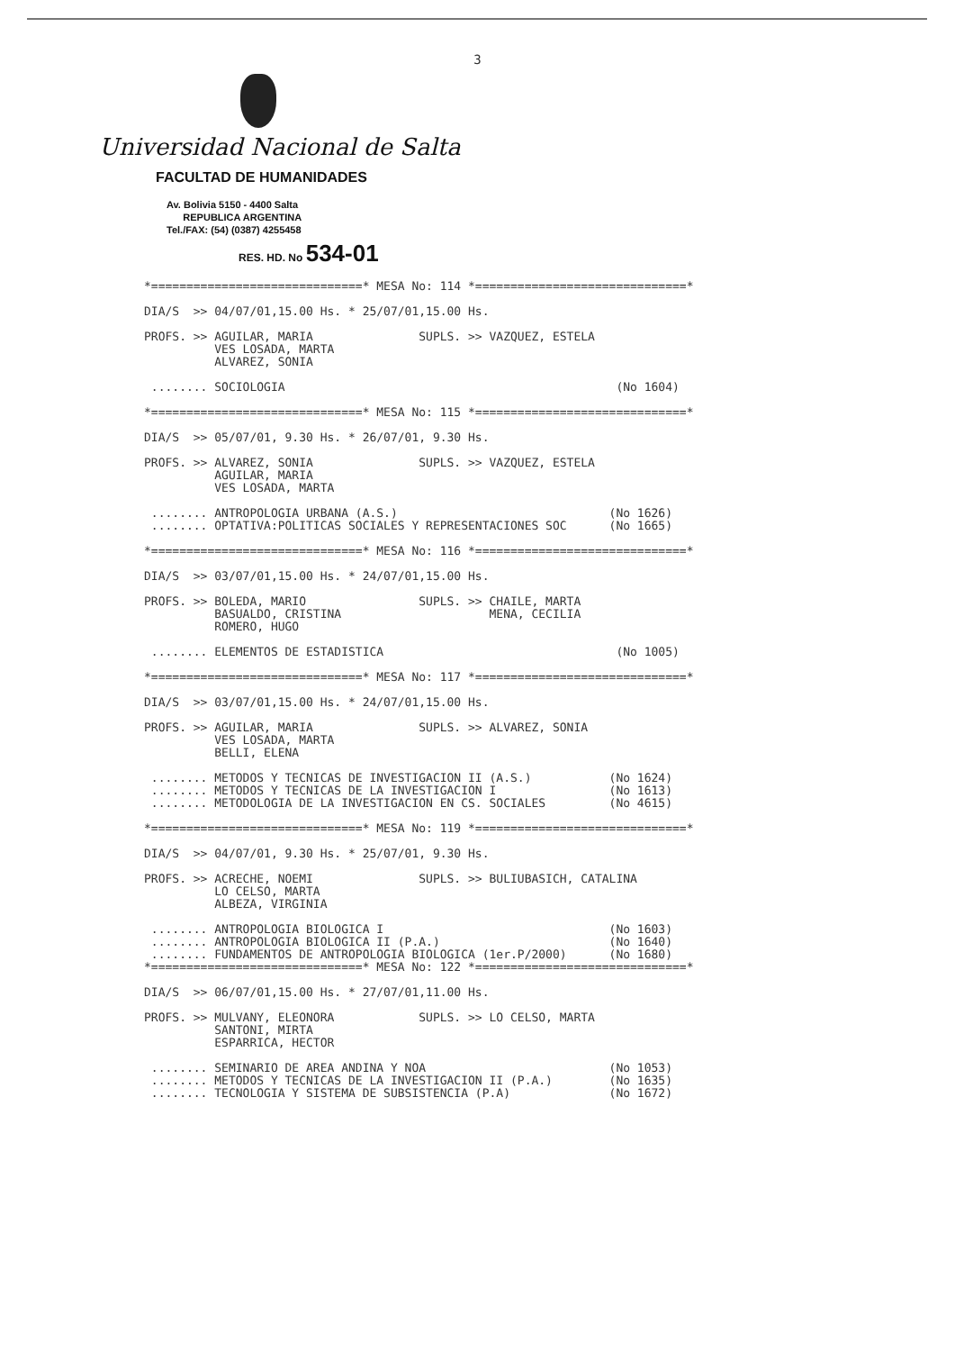3
Universidad Nacional de Salta
FACULTAD DE HUMANIDADES
Av. Bolivia 5150 - 4400 Salta
REPUBLICA ARGENTINA
Tel./FAX: (54) (0387) 4255458
RES. HD. No 534-01
*==============================* MESA No: 114 *==============================*

DIA/S  >> 04/07/01,15.00 Hs. * 25/07/01,15.00 Hs.

PROFS. >> AGUILAR, MARIA               SUPLS. >> VAZQUEZ, ESTELA
          VES LOSADA, MARTA
          ALVAREZ, SONIA

 ........ SOCIOLOGIA                                               (No 1604)

*==============================* MESA No: 115 *==============================*

DIA/S  >> 05/07/01, 9.30 Hs. * 26/07/01, 9.30 Hs.

PROFS. >> ALVAREZ, SONIA               SUPLS. >> VAZQUEZ, ESTELA
          AGUILAR, MARIA
          VES LOSADA, MARTA

 ........ ANTROPOLOGIA URBANA (A.S.)                              (No 1626)
 ........ OPTATIVA:POLITICAS SOCIALES Y REPRESENTACIONES SOC      (No 1665)

*==============================* MESA No: 116 *==============================*

DIA/S  >> 03/07/01,15.00 Hs. * 24/07/01,15.00 Hs.

PROFS. >> BOLEDA, MARIO                SUPLS. >> CHAILE, MARTA
          BASUALDO, CRISTINA                     MENA, CECILIA
          ROMERO, HUGO

 ........ ELEMENTOS DE ESTADISTICA                                 (No 1005)

*==============================* MESA No: 117 *==============================*

DIA/S  >> 03/07/01,15.00 Hs. * 24/07/01,15.00 Hs.

PROFS. >> AGUILAR, MARIA               SUPLS. >> ALVAREZ, SONIA
          VES LOSADA, MARTA
          BELLI, ELENA

 ........ METODOS Y TECNICAS DE INVESTIGACION II (A.S.)           (No 1624)
 ........ METODOS Y TECNICAS DE LA INVESTIGACION I                (No 1613)
 ........ METODOLOGIA DE LA INVESTIGACION EN CS. SOCIALES         (No 4615)

*==============================* MESA No: 119 *==============================*

DIA/S  >> 04/07/01, 9.30 Hs. * 25/07/01, 9.30 Hs.

PROFS. >> ACRECHE, NOEMI               SUPLS. >> BULIUBASICH, CATALINA
          LO CELSO, MARTA
          ALBEZA, VIRGINIA

 ........ ANTROPOLOGIA BIOLOGICA I                                (No 1603)
 ........ ANTROPOLOGIA BIOLOGICA II (P.A.)                        (No 1640)
 ........ FUNDAMENTOS DE ANTROPOLOGIA BIOLOGICA (1er.P/2000)      (No 1680)
*==============================* MESA No: 122 *==============================*

DIA/S  >> 06/07/01,15.00 Hs. * 27/07/01,11.00 Hs.

PROFS. >> MULVANY, ELEONORA            SUPLS. >> LO CELSO, MARTA
          SANTONI, MIRTA
          ESPARRICA, HECTOR

 ........ SEMINARIO DE AREA ANDINA Y NOA                          (No 1053)
 ........ METODOS Y TECNICAS DE LA INVESTIGACION II (P.A.)        (No 1635)
 ........ TECNOLOGIA Y SISTEMA DE SUBSISTENCIA (P.A)              (No 1672)